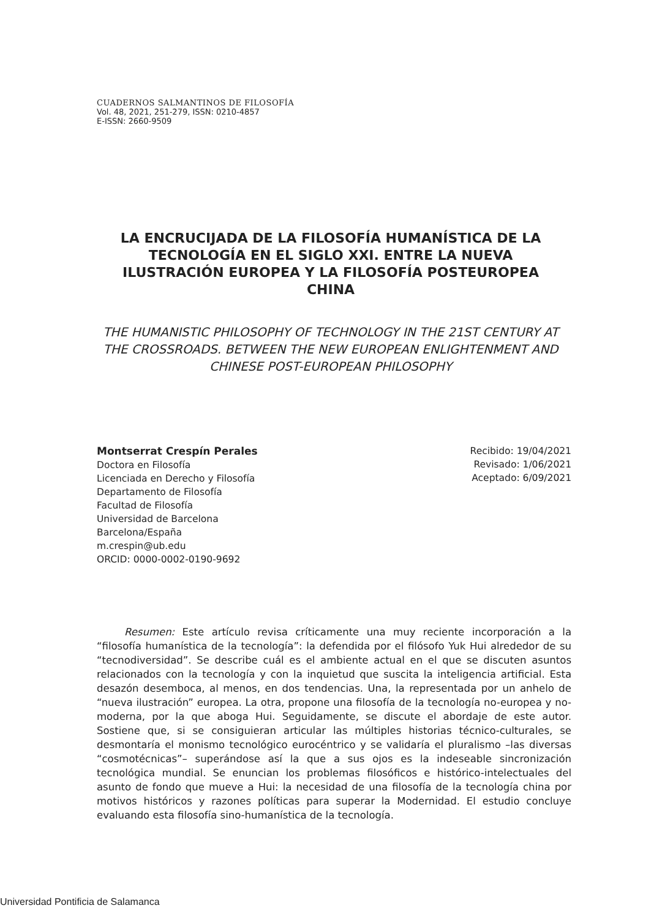CUADERNOS SALMANTINOS DE FILOSOFÍA
Vol. 48, 2021, 251-279, ISSN: 0210-4857
E-ISSN: 2660-9509
LA ENCRUCIJADA DE LA FILOSOFÍA HUMANÍSTICA DE LA TECNOLOGÍA EN EL SIGLO XXI. ENTRE LA NUEVA ILUSTRACIÓN EUROPEA Y LA FILOSOFÍA POSTEUROPEA CHINA
THE HUMANISTIC PHILOSOPHY OF TECHNOLOGY IN THE 21ST CENTURY AT THE CROSSROADS. BETWEEN THE NEW EUROPEAN ENLIGHTENMENT AND CHINESE POST-EUROPEAN PHILOSOPHY
Montserrat Crespín Perales
Doctora en Filosofía
Licenciada en Derecho y Filosofía
Departamento de Filosofía
Facultad de Filosofía
Universidad de Barcelona
Barcelona/España
m.crespin@ub.edu
ORCID: 0000-0002-0190-9692
Recibido: 19/04/2021
Revisado: 1/06/2021
Aceptado: 6/09/2021
Resumen: Este artículo revisa críticamente una muy reciente incorporación a la “filosofía humanística de la tecnología”: la defendida por el filósofo Yuk Hui alrededor de su “tecnodiversidad”. Se describe cuál es el ambiente actual en el que se discuten asuntos relacionados con la tecnología y con la inquietud que suscita la inteligencia artificial. Esta desazón desemboca, al menos, en dos tendencias. Una, la representada por un anhelo de “nueva ilustración” europea. La otra, propone una filosofía de la tecnología no-europea y no-moderna, por la que aboga Hui. Seguidamente, se discute el abordaje de este autor. Sostiene que, si se consiguieran articular las múltiples historias técnico-culturales, se desmontaría el monismo tecnológico eurocéntrico y se validaría el pluralismo –las diversas “cosmotécnicas”– superándose así la que a sus ojos es la indeseable sincronización tecnológica mundial. Se enuncian los problemas filosóficos e histórico-intelectuales del asunto de fondo que mueve a Hui: la necesidad de una filosofía de la tecnología china por motivos históricos y razones políticas para superar la Modernidad. El estudio concluye evaluando esta filosofía sino-humanística de la tecnología.
Universidad Pontificia de Salamanca